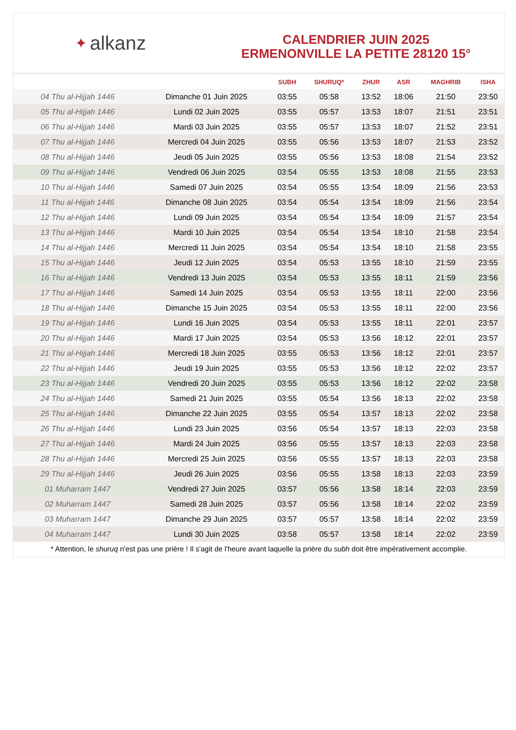✦ alkanz
CALENDRIER JUIN 2025
ERMENONVILLE LA PETITE 28120 15°
| | | SUBH | SHURUQ* | ZHUR | ASR | MAGHRIB | ISHA |
| --- | --- | --- | --- | --- | --- | --- | --- |
| 04 Thu al-Hijjah 1446 | Dimanche 01 Juin 2025 | 03:55 | 05:58 | 13:52 | 18:06 | 21:50 | 23:50 |
| 05 Thu al-Hijjah 1446 | Lundi 02 Juin 2025 | 03:55 | 05:57 | 13:53 | 18:07 | 21:51 | 23:51 |
| 06 Thu al-Hijjah 1446 | Mardi 03 Juin 2025 | 03:55 | 05:57 | 13:53 | 18:07 | 21:52 | 23:51 |
| 07 Thu al-Hijjah 1446 | Mercredi 04 Juin 2025 | 03:55 | 05:56 | 13:53 | 18:07 | 21:53 | 23:52 |
| 08 Thu al-Hijjah 1446 | Jeudi 05 Juin 2025 | 03:55 | 05:56 | 13:53 | 18:08 | 21:54 | 23:52 |
| 09 Thu al-Hijjah 1446 | Vendredi 06 Juin 2025 | 03:54 | 05:55 | 13:53 | 18:08 | 21:55 | 23:53 |
| 10 Thu al-Hijjah 1446 | Samedi 07 Juin 2025 | 03:54 | 05:55 | 13:54 | 18:09 | 21:56 | 23:53 |
| 11 Thu al-Hijjah 1446 | Dimanche 08 Juin 2025 | 03:54 | 05:54 | 13:54 | 18:09 | 21:56 | 23:54 |
| 12 Thu al-Hijjah 1446 | Lundi 09 Juin 2025 | 03:54 | 05:54 | 13:54 | 18:09 | 21:57 | 23:54 |
| 13 Thu al-Hijjah 1446 | Mardi 10 Juin 2025 | 03:54 | 05:54 | 13:54 | 18:10 | 21:58 | 23:54 |
| 14 Thu al-Hijjah 1446 | Mercredi 11 Juin 2025 | 03:54 | 05:54 | 13:54 | 18:10 | 21:58 | 23:55 |
| 15 Thu al-Hijjah 1446 | Jeudi 12 Juin 2025 | 03:54 | 05:53 | 13:55 | 18:10 | 21:59 | 23:55 |
| 16 Thu al-Hijjah 1446 | Vendredi 13 Juin 2025 | 03:54 | 05:53 | 13:55 | 18:11 | 21:59 | 23:56 |
| 17 Thu al-Hijjah 1446 | Samedi 14 Juin 2025 | 03:54 | 05:53 | 13:55 | 18:11 | 22:00 | 23:56 |
| 18 Thu al-Hijjah 1446 | Dimanche 15 Juin 2025 | 03:54 | 05:53 | 13:55 | 18:11 | 22:00 | 23:56 |
| 19 Thu al-Hijjah 1446 | Lundi 16 Juin 2025 | 03:54 | 05:53 | 13:55 | 18:11 | 22:01 | 23:57 |
| 20 Thu al-Hijjah 1446 | Mardi 17 Juin 2025 | 03:54 | 05:53 | 13:56 | 18:12 | 22:01 | 23:57 |
| 21 Thu al-Hijjah 1446 | Mercredi 18 Juin 2025 | 03:55 | 05:53 | 13:56 | 18:12 | 22:01 | 23:57 |
| 22 Thu al-Hijjah 1446 | Jeudi 19 Juin 2025 | 03:55 | 05:53 | 13:56 | 18:12 | 22:02 | 23:57 |
| 23 Thu al-Hijjah 1446 | Vendredi 20 Juin 2025 | 03:55 | 05:53 | 13:56 | 18:12 | 22:02 | 23:58 |
| 24 Thu al-Hijjah 1446 | Samedi 21 Juin 2025 | 03:55 | 05:54 | 13:56 | 18:13 | 22:02 | 23:58 |
| 25 Thu al-Hijjah 1446 | Dimanche 22 Juin 2025 | 03:55 | 05:54 | 13:57 | 18:13 | 22:02 | 23:58 |
| 26 Thu al-Hijjah 1446 | Lundi 23 Juin 2025 | 03:56 | 05:54 | 13:57 | 18:13 | 22:03 | 23:58 |
| 27 Thu al-Hijjah 1446 | Mardi 24 Juin 2025 | 03:56 | 05:55 | 13:57 | 18:13 | 22:03 | 23:58 |
| 28 Thu al-Hijjah 1446 | Mercredi 25 Juin 2025 | 03:56 | 05:55 | 13:57 | 18:13 | 22:03 | 23:58 |
| 29 Thu al-Hijjah 1446 | Jeudi 26 Juin 2025 | 03:56 | 05:55 | 13:58 | 18:13 | 22:03 | 23:59 |
| 01 Muharram 1447 | Vendredi 27 Juin 2025 | 03:57 | 05:56 | 13:58 | 18:14 | 22:03 | 23:59 |
| 02 Muharram 1447 | Samedi 28 Juin 2025 | 03:57 | 05:56 | 13:58 | 18:14 | 22:02 | 23:59 |
| 03 Muharram 1447 | Dimanche 29 Juin 2025 | 03:57 | 05:57 | 13:58 | 18:14 | 22:02 | 23:59 |
| 04 Muharram 1447 | Lundi 30 Juin 2025 | 03:58 | 05:57 | 13:58 | 18:14 | 22:02 | 23:59 |
* Attention, le shuruq n'est pas une prière ! Il s'agit de l'heure avant laquelle la prière du subh doit être impérativement accomplie.